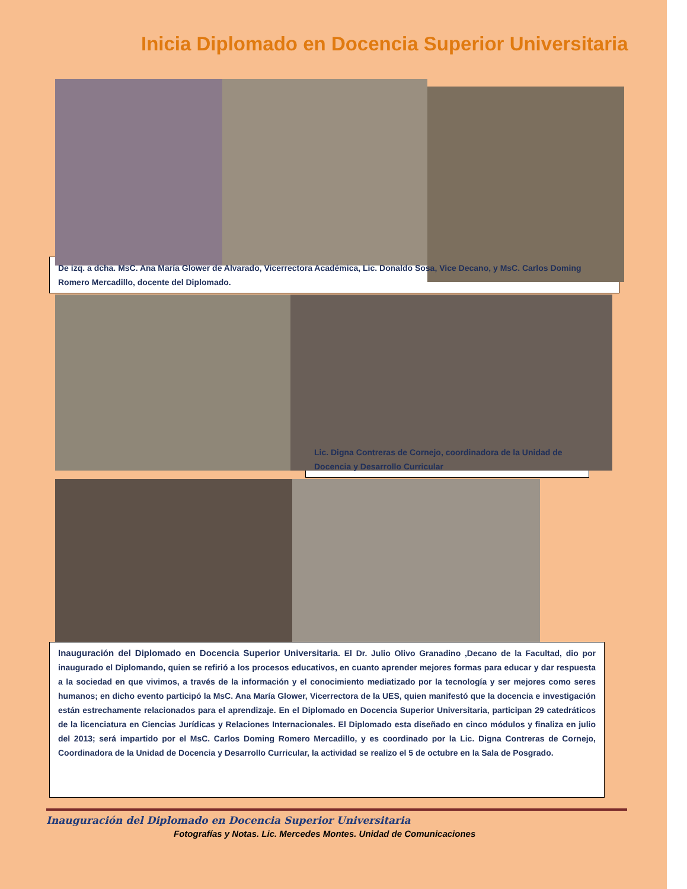Inicia Diplomado en Docencia Superior Universitaria
De izq. a dcha. MsC. Ana María Glower de Alvarado, Vicerrectora Académica, Lic. Donaldo Sosa, Vice Decano, y MsC. Carlos Doming Romero Mercadillo, docente del Diplomado.
Lic. Digna Contreras de Cornejo, coordinadora de la Unidad de Docencia y Desarrollo Curricular
Inauguración del Diplomado en Docencia Superior Universitaria. El Dr. Julio Olivo Granadino ,Decano de la Facultad, dio por inaugurado el Diplomando, quien se refirió a los procesos educativos, en cuanto aprender mejores formas para educar y dar respuesta a la sociedad en que vivimos, a través de la información y el conocimiento mediatizado por la tecnología y ser mejores como seres humanos; en dicho evento participó la MsC. Ana María Glower, Vicerrectora de la UES, quien manifestó que la docencia e investigación están estrechamente relacionados para el aprendizaje. En el Diplomado en Docencia Superior Universitaria, participan 29 catedráticos de la licenciatura en Ciencias Jurídicas y Relaciones Internacionales. El Diplomado esta diseñado en cinco módulos y finaliza en julio del 2013; será impartido por el MsC. Carlos Doming Romero Mercadillo, y es coordinado por la Lic. Digna Contreras de Cornejo, Coordinadora de la Unidad de Docencia y Desarrollo Curricular, la actividad se realizo el 5 de octubre en la Sala de Posgrado.
Inauguración del Diplomado en Docencia Superior Universitaria
Fotografías y Notas. Lic. Mercedes Montes. Unidad de Comunicaciones